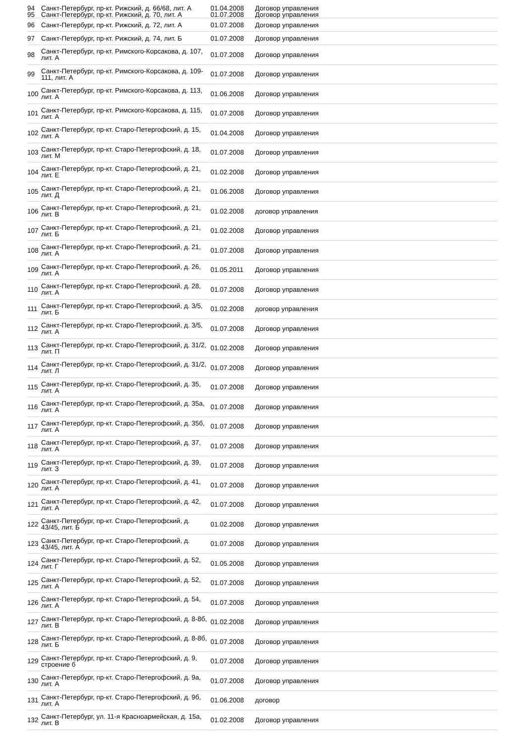| 94 95 | Санкт-Петербург, пр-кт. Рижский, д. 66/68, лит. А Санкт-Петербург, пр-кт. Рижский, д. 70, лит. А | 01.04.2008 01.07.2008 | Договор управления Договор управления |
| 96 | Санкт-Петербург, пр-кт. Рижский, д. 72, лит. А | 01.07.2008 | Договор управления |
| 97 | Санкт-Петербург, пр-кт. Рижский, д. 74, лит. Б | 01.07.2008 | Договор управления |
| 98 | Санкт-Петербург, пр-кт. Римского-Корсакова, д. 107, лит. А | 01.07.2008 | Договор управления |
| 99 | Санкт-Петербург, пр-кт. Римского-Корсакова, д. 109-111, лит. А | 01.07.2008 | Договор управления |
| 100 | Санкт-Петербург, пр-кт. Римского-Корсакова, д. 113, лит. А | 01.06.2008 | Договор управления |
| 101 | Санкт-Петербург, пр-кт. Римского-Корсакова, д. 115, лит. А | 01.07.2008 | Договор управления |
| 102 | Санкт-Петербург, пр-кт. Старо-Петергофский, д. 15, лит. А | 01.04.2008 | Договор управления |
| 103 | Санкт-Петербург, пр-кт. Старо-Петергофский, д. 18, лит. М | 01.07.2008 | Договор управления |
| 104 | Санкт-Петербург, пр-кт. Старо-Петергофский, д. 21, лит. Е | 01.02.2008 | Договор управления |
| 105 | Санкт-Петербург, пр-кт. Старо-Петергофский, д. 21, лит. Д | 01.06.2008 | Договор управления |
| 106 | Санкт-Петербург, пр-кт. Старо-Петергофский, д. 21, лит. В | 01.02.2008 | договор управления |
| 107 | Санкт-Петербург, пр-кт. Старо-Петергофский, д. 21, лит. Б | 01.02.2008 | Договор управления |
| 108 | Санкт-Петербург, пр-кт. Старо-Петергофский, д. 21, лит. А | 01.07.2008 | Договор управления |
| 109 | Санкт-Петербург, пр-кт. Старо-Петергофский, д. 26, лит. А | 01.05.2011 | Договор управления |
| 110 | Санкт-Петербург, пр-кт. Старо-Петергофский, д. 28, лит. А | 01.07.2008 | Договор управления |
| 111 | Санкт-Петербург, пр-кт. Старо-Петергофский, д. 3/5, лит. Б | 01.02.2008 | договор управления |
| 112 | Санкт-Петербург, пр-кт. Старо-Петергофский, д. 3/5, лит. А | 01.07.2008 | Договор управления |
| 113 | Санкт-Петербург, пр-кт. Старо-Петергофский, д. 31/2, лит. П | 01.02.2008 | Договор управления |
| 114 | Санкт-Петербург, пр-кт. Старо-Петергофский, д. 31/2, лит. Л | 01.07.2008 | Договор управления |
| 115 | Санкт-Петербург, пр-кт. Старо-Петергофский, д. 35, лит. А | 01.07.2008 | Договор управления |
| 116 | Санкт-Петербург, пр-кт. Старо-Петергофский, д. 35а, лит. А | 01.07.2008 | Договор управления |
| 117 | Санкт-Петербург, пр-кт. Старо-Петергофский, д. 35б, лит. А | 01.07.2008 | Договор управления |
| 118 | Санкт-Петербург, пр-кт. Старо-Петергофский, д. 37, лит. А | 01.07.2008 | Договор управления |
| 119 | Санкт-Петербург, пр-кт. Старо-Петергофский, д. 39, лит. З | 01.07.2008 | Договор управления |
| 120 | Санкт-Петербург, пр-кт. Старо-Петергофский, д. 41, лит. А | 01.07.2008 | Договор управления |
| 121 | Санкт-Петербург, пр-кт. Старо-Петергофский, д. 42, лит. А | 01.07.2008 | Договор управления |
| 122 | Санкт-Петербург, пр-кт. Старо-Петергофский, д. 43/45, лит. Б | 01.02.2008 | Договор управления |
| 123 | Санкт-Петербург, пр-кт. Старо-Петергофский, д. 43/45, лит. А | 01.07.2008 | Договор управления |
| 124 | Санкт-Петербург, пр-кт. Старо-Петергофский, д. 52, лит. Г | 01.05.2008 | Договор управления |
| 125 | Санкт-Петербург, пр-кт. Старо-Петергофский, д. 52, лит. А | 01.07.2008 | Договор управления |
| 126 | Санкт-Петербург, пр-кт. Старо-Петергофский, д. 54, лит. А | 01.07.2008 | Договор управления |
| 127 | Санкт-Петербург, пр-кт. Старо-Петергофский, д. 8-8б, лит. В | 01.02.2008 | Договор управления |
| 128 | Санкт-Петербург, пр-кт. Старо-Петергофский, д. 8-8б, лит. Б | 01.07.2008 | Договор управления |
| 129 | Санкт-Петербург, пр-кт. Старо-Петергофский, д. 9, строение б | 01.07.2008 | Договор управления |
| 130 | Санкт-Петербург, пр-кт. Старо-Петергофский, д. 9а, лит. А | 01.07.2008 | Договор управления |
| 131 | Санкт-Петербург, пр-кт. Старо-Петергофский, д. 9б, лит. А | 01.06.2008 | договор |
| 132 | Санкт-Петербург, ул. 11-я Красноармейская, д. 15а, лит. В | 01.02.2008 | Договор управления |